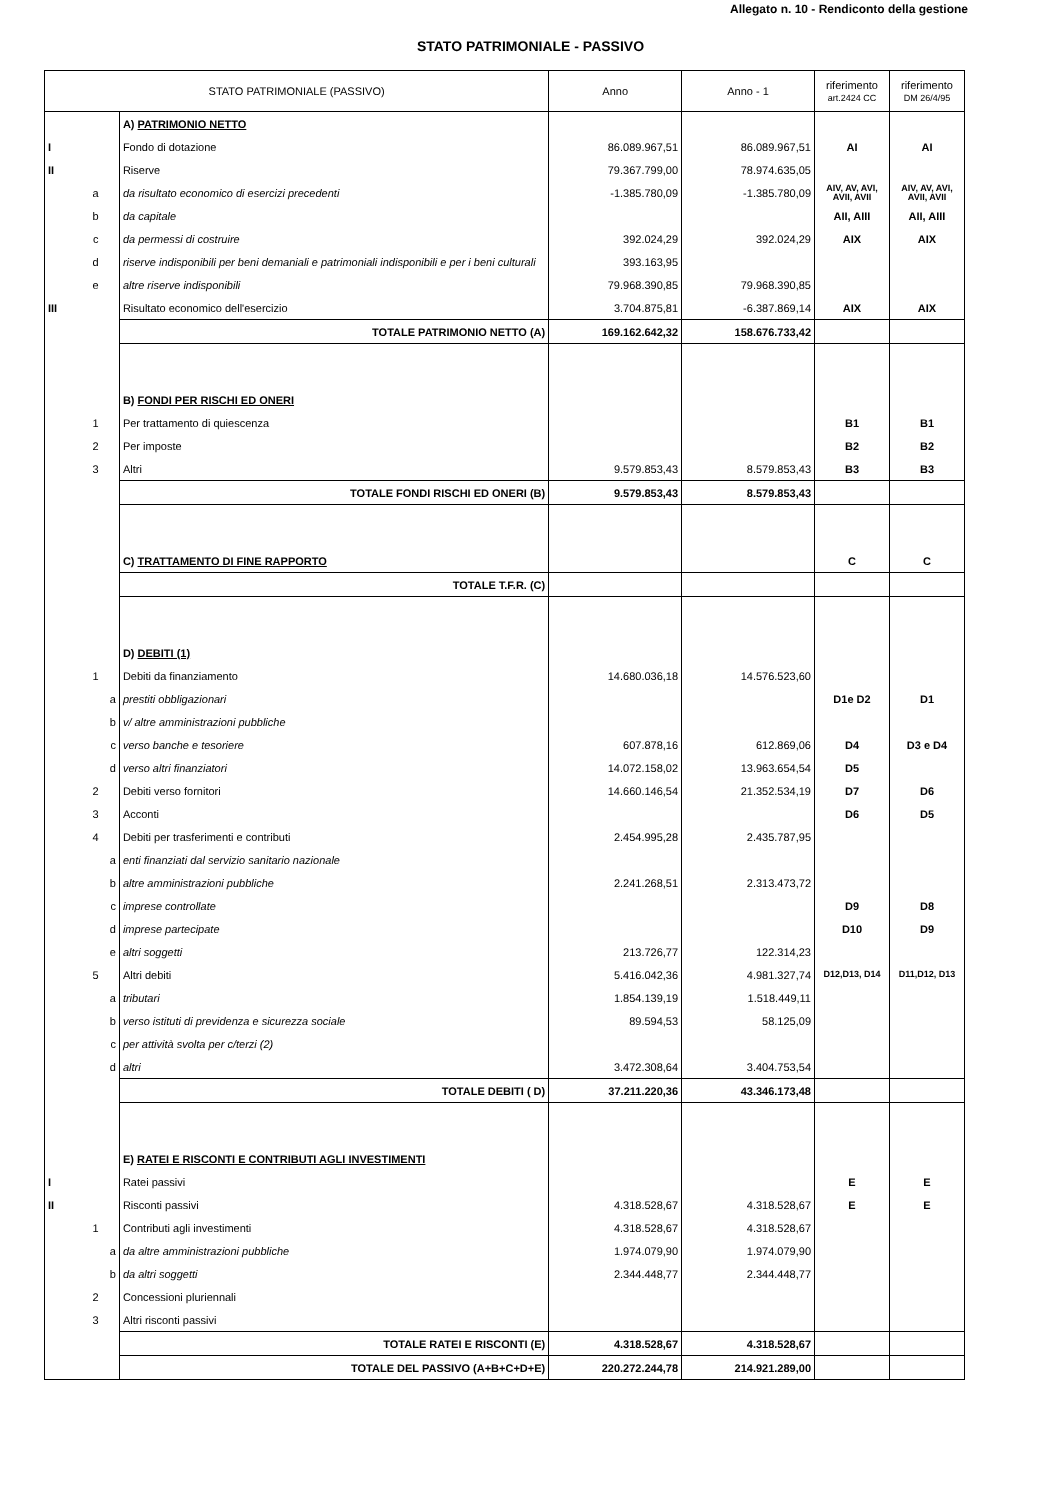Allegato n. 10 - Rendiconto della gestione
STATO PATRIMONIALE - PASSIVO
| STATO PATRIMONIALE (PASSIVO) | | | Anno | Anno - 1 | riferimento art.2424 CC | riferimento DM 26/4/95 |
| --- | --- | --- | --- | --- | --- | --- |
| | | A) PATRIMONIO NETTO | | | | |
| I | | Fondo di dotazione | 86.089.967,51 | 86.089.967,51 | AI | AI |
| II | | Riserve | 79.367.799,00 | 78.974.635,05 | | |
| | a | da risultato economico di esercizi precedenti | -1.385.780,09 | -1.385.780,09 | AIV, AV, AVI, AVII, AVII | AIV, AV, AVI, AVII, AVII |
| | b | da capitale | | | AII, AIII | AII, AIII |
| | c | da permessi di costruire | 392.024,29 | 392.024,29 | AIX | AIX |
| | d | riserve indisponibili per beni demaniali e patrimoniali indisponibili e per i beni culturali | 393.163,95 | | | |
| | e | altre riserve indisponibili | 79.968.390,85 | 79.968.390,85 | | |
| III | | Risultato economico dell'esercizio | 3.704.875,81 | -6.387.869,14 | AIX | AIX |
| | | TOTALE PATRIMONIO NETTO (A) | 169.162.642,32 | 158.676.733,42 | | |
| | | B) FONDI PER RISCHI ED ONERI | | | | |
| | 1 | Per trattamento di quiescenza | | | B1 | B1 |
| | 2 | Per imposte | | | B2 | B2 |
| | 3 | Altri | 9.579.853,43 | 8.579.853,43 | B3 | B3 |
| | | TOTALE FONDI RISCHI ED ONERI (B) | 9.579.853,43 | 8.579.853,43 | | |
| | | C) TRATTAMENTO DI FINE RAPPORTO | | | C | C |
| | | TOTALE T.F.R. (C) | | | | |
| | | D) DEBITI (1) | | | | |
| | 1 | Debiti da finanziamento | 14.680.036,18 | 14.576.523,60 | | |
| | a | prestiti obbligazionari | | | D1e D2 | D1 |
| | b | v/ altre amministrazioni pubbliche | | | | |
| | c | verso banche e tesoriere | 607.878,16 | 612.869,06 | D4 | D3 e D4 |
| | d | verso altri finanziatori | 14.072.158,02 | 13.963.654,54 | D5 | |
| | 2 | Debiti verso fornitori | 14.660.146,54 | 21.352.534,19 | D7 | D6 |
| | 3 | Acconti | | | D6 | D5 |
| | 4 | Debiti per trasferimenti e contributi | 2.454.995,28 | 2.435.787,95 | | |
| | a | enti finanziati dal servizio sanitario nazionale | | | | |
| | b | altre amministrazioni pubbliche | 2.241.268,51 | 2.313.473,72 | | |
| | c | imprese controllate | | | D9 | D8 |
| | d | imprese partecipate | | | D10 | D9 |
| | e | altri soggetti | 213.726,77 | 122.314,23 | | |
| | 5 | Altri debiti | 5.416.042,36 | 4.981.327,74 | D12,D13, D14 | D11,D12, D13 |
| | a | tributari | 1.854.139,19 | 1.518.449,11 | | |
| | b | verso istituti di previdenza e sicurezza sociale | 89.594,53 | 58.125,09 | | |
| | c | per attività svolta per c/terzi (2) | | | | |
| | d | altri | 3.472.308,64 | 3.404.753,54 | | |
| | | TOTALE DEBITI ( D) | 37.211.220,36 | 43.346.173,48 | | |
| | | E) RATEI E RISCONTI E CONTRIBUTI AGLI INVESTIMENTI | | | | |
| I | | Ratei passivi | | | E | E |
| II | | Risconti passivi | 4.318.528,67 | 4.318.528,67 | E | E |
| | 1 | Contributi agli investimenti | 4.318.528,67 | 4.318.528,67 | | |
| | a | da altre amministrazioni pubbliche | 1.974.079,90 | 1.974.079,90 | | |
| | b | da altri soggetti | 2.344.448,77 | 2.344.448,77 | | |
| | 2 | Concessioni pluriennali | | | | |
| | 3 | Altri risconti passivi | | | | |
| | | TOTALE RATEI E RISCONTI (E) | 4.318.528,67 | 4.318.528,67 | | |
| | | TOTALE DEL PASSIVO (A+B+C+D+E) | 220.272.244,78 | 214.921.289,00 | | |